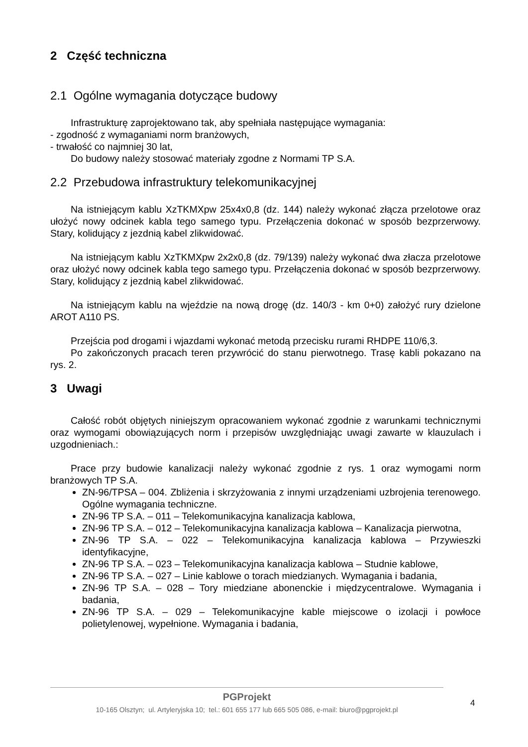2 Część techniczna
2.1 Ogólne wymagania dotyczące budowy
Infrastrukturę zaprojektowano tak, aby spełniała następujące wymagania:
- zgodność z wymaganiami norm branżowych,
- trwałość co najmniej 30 lat,
Do budowy należy stosować materiały zgodne z Normami TP S.A.
2.2 Przebudowa infrastruktury telekomunikacyjnej
Na istniejącym kablu XzTKMXpw 25x4x0,8 (dz. 144) należy wykonać złącza przelotowe oraz ułożyć nowy odcinek kabla tego samego typu. Przełączenia dokonać w sposób bezprzerwowy. Stary, kolidujący z jezdnią kabel zlikwidować.
Na istniejącym kablu XzTKMXpw 2x2x0,8 (dz. 79/139) należy wykonać dwa złacza przelotowe oraz ułożyć nowy odcinek kabla tego samego typu. Przełączenia dokonać w sposób bezprzerwowy. Stary, kolidujący z jezdnią kabel zlikwidować.
Na istniejącym kablu na wjeździe na nową drogę (dz. 140/3 - km 0+0) założyć rury dzielone AROT A110 PS.
Przejścia pod drogami i wjazdami wykonać metodą przecisku rurami RHDPE 110/6,3.
Po zakończonych pracach teren przywrócić do stanu pierwotnego. Trasę kabli pokazano na rys. 2.
3 Uwagi
Całość robót objętych niniejszym opracowaniem wykonać zgodnie z warunkami technicznymi oraz wymogami obowiązujących norm i przepisów uwzględniając uwagi zawarte w klauzulach i uzgodnieniach.:
Prace przy budowie kanalizacji należy wykonać zgodnie z rys. 1 oraz wymogami norm branżowych TP S.A.
ZN-96/TPSA – 004. Zbliżenia i skrzyżowania z innymi urządzeniami uzbrojenia terenowego. Ogólne wymagania techniczne.
ZN-96 TP S.A. – 011 – Telekomunikacyjna kanalizacja kablowa,
ZN-96 TP S.A. – 012 – Telekomunikacyjna kanalizacja kablowa – Kanalizacja pierwotna,
ZN-96 TP S.A. – 022 – Telekomunikacyjna kanalizacja kablowa – Przywieszki identyfikacyjne,
ZN-96 TP S.A. – 023 – Telekomunikacyjna kanalizacja kablowa – Studnie kablowe,
ZN-96 TP S.A. – 027 – Linie kablowe o torach miedzianych. Wymagania i badania,
ZN-96 TP S.A. – 028 – Tory miedziane abonenckie i międzycentralowe. Wymagania i badania,
ZN-96 TP S.A. – 029 – Telekomunikacyjne kable miejscowe o izolacji i powłoce polietylenowej, wypełnione. Wymagania i badania,
PGProjekt
10-165 Olsztyn; ul. Artyleryjska 10; tel.: 601 655 177 lub 665 505 086, e-mail: biuro@pgprojekt.pl
4